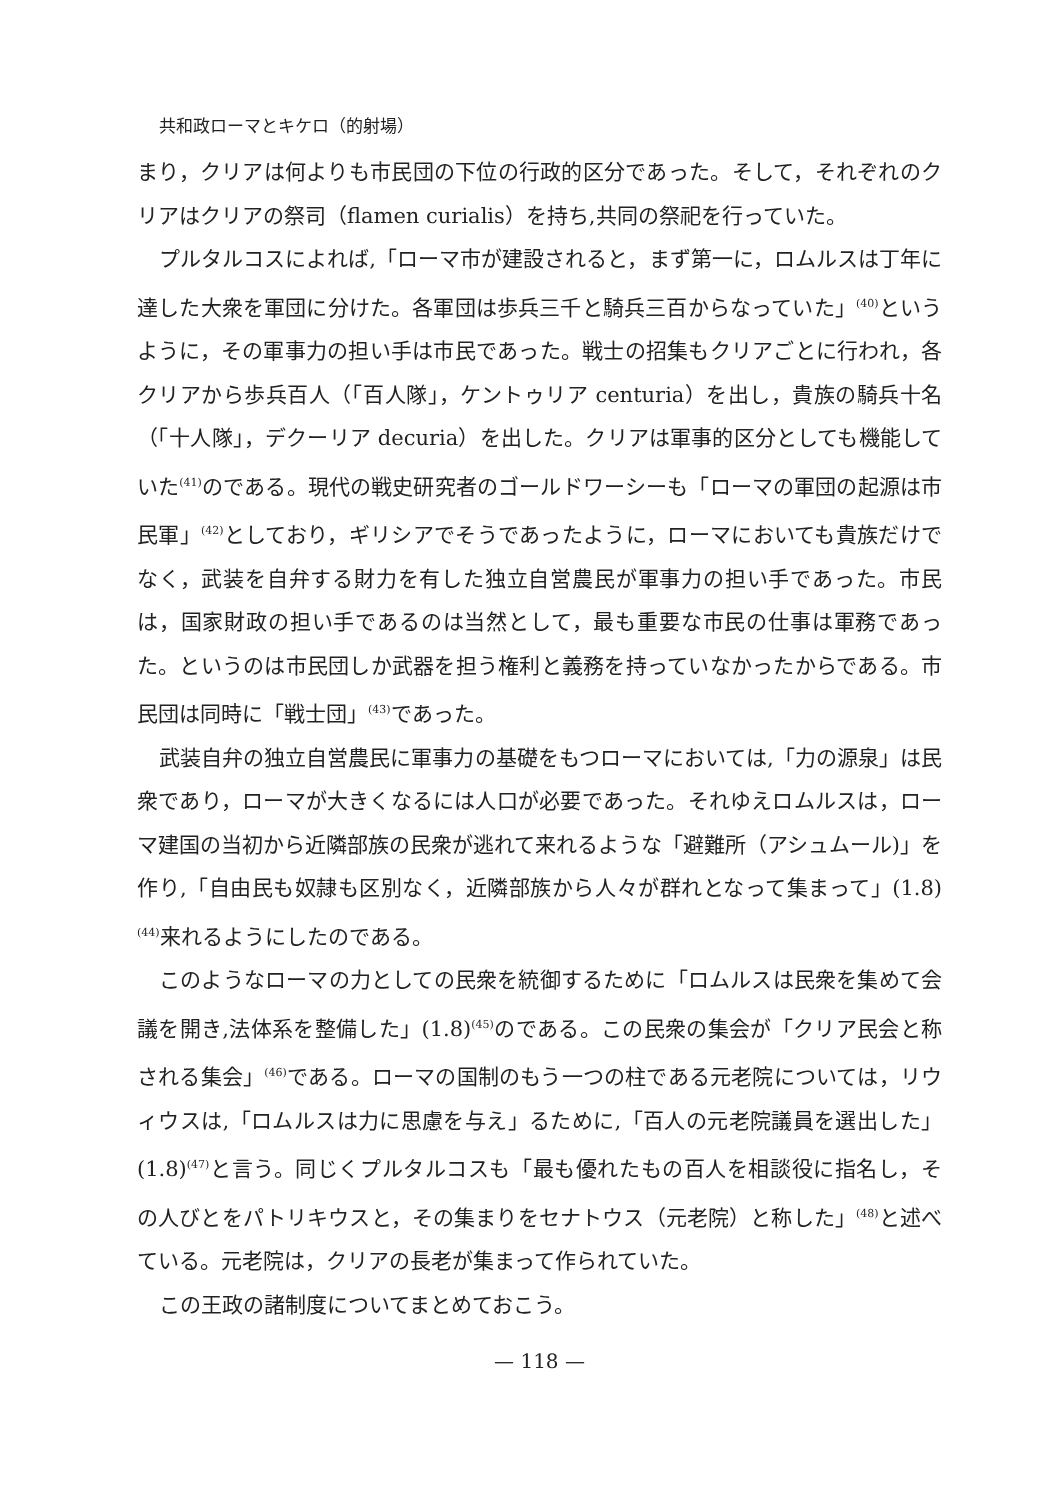共和政ローマとキケロ（的射場）
まり，クリアは何よりも市民団の下位の行政的区分であった。そして，それぞれのクリアはクリアの祭司（flamen curialis）を持ち,共同の祭祀を行っていた。
プルタルコスによれば,「ローマ市が建設されると，まず第一に，ロムルスは丁年に達した大衆を軍団に分けた。各軍団は歩兵三千と騎兵三百からなっていた」<sup>(40)</sup>というように，その軍事力の担い手は市民であった。戦士の招集もクリアごとに行われ，各クリアから歩兵百人（「百人隊」，ケントゥリア centuria）を出し，貴族の騎兵十名（「十人隊」，デクーリア decuria）を出した。クリアは軍事的区分としても機能していた<sup>(41)</sup>のである。現代の戦史研究者のゴールドワーシーも「ローマの軍団の起源は市民軍」<sup>(42)</sup>としており，ギリシアでそうであったように，ローマにおいても貴族だけでなく，武装を自弁する財力を有した独立自営農民が軍事力の担い手であった。市民は，国家財政の担い手であるのは当然として，最も重要な市民の仕事は軍務であった。というのは市民団しか武器を担う権利と義務を持っていなかったからである。市民団は同時に「戦士団」<sup>(43)</sup>であった。
武装自弁の独立自営農民に軍事力の基礎をもつローマにおいては,「力の源泉」は民衆であり，ローマが大きくなるには人口が必要であった。それゆえロムルスは，ローマ建国の当初から近隣部族の民衆が逃れて来れるような「避難所（アシュムール)」を作り,「自由民も奴隷も区別なく，近隣部族から人々が群れとなって集まって」(1.8)<sup>(44)</sup>来れるようにしたのである。
このようなローマの力としての民衆を統御するために「ロムルスは民衆を集めて会議を開き,法体系を整備した」(1.8)<sup>(45)</sup>のである。この民衆の集会が「クリア民会と称される集会」<sup>(46)</sup>である。ローマの国制のもう一つの柱である元老院については，リウィウスは,「ロムルスは力に思慮を与え」るために,「百人の元老院議員を選出した」(1.8)<sup>(47)</sup>と言う。同じくプルタルコスも「最も優れたもの百人を相談役に指名し，その人びとをパトリキウスと，その集まりをセナトウス（元老院）と称した」<sup>(48)</sup>と述べている。元老院は，クリアの長老が集まって作られていた。
この王政の諸制度についてまとめておこう。
— 118 —